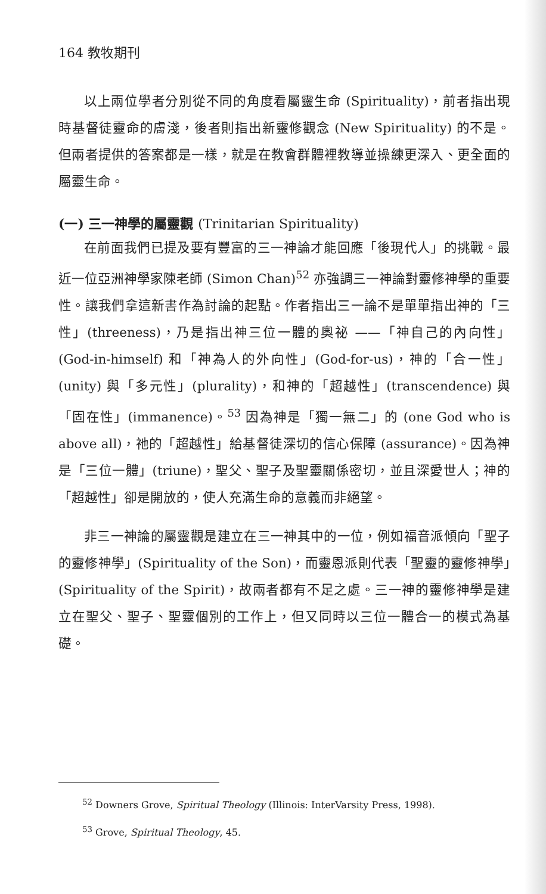164 教牧期刊
以上兩位學者分別從不同的角度看屬靈生命 (Spirituality)，前者指出現時基督徒靈命的膚淺，後者則指出新靈修觀念 (New Spirituality) 的不是。但兩者提供的答案都是一樣，就是在教會群體裡教導並操練更深入、更全面的屬靈生命。
(一) 三一神學的屬靈觀 (Trinitarian Spirituality)
在前面我們已提及要有豐富的三一神論才能回應「後現代人」的挑戰。最近一位亞洲神學家陳老師 (Simon Chan)<sup>52</sup> 亦強調三一神論對靈修神學的重要性。讓我們拿這新書作為討論的起點。作者指出三一論不是單單指出神的「三性」(threeness)，乃是指出神三位一體的奧祕 ——「神自己的內向性」(God-in-himself) 和「神為人的外向性」(God-for-us)，神的「合一性」(unity) 與「多元性」(plurality)，和神的「超越性」(transcendence) 與「固在性」(immanence)。<sup>53</sup> 因為神是「獨一無二」的 (one God who is above all)，祂的「超越性」給基督徒深切的信心保障 (assurance)。因為神是「三位一體」(triune)，聖父、聖子及聖靈關係密切，並且深愛世人；神的「超越性」卻是開放的，使人充滿生命的意義而非絕望。
非三一神論的屬靈觀是建立在三一神其中的一位，例如福音派傾向「聖子的靈修神學」(Spirituality of the Son)，而靈恩派則代表「聖靈的靈修神學」(Spirituality of the Spirit)，故兩者都有不足之處。三一神的靈修神學是建立在聖父、聖子、聖靈個別的工作上，但又同時以三位一體合一的模式為基礎。
<sup>52</sup> Downers Grove, Spiritual Theology (Illinois: InterVarsity Press, 1998).
<sup>53</sup> Grove, Spiritual Theology, 45.